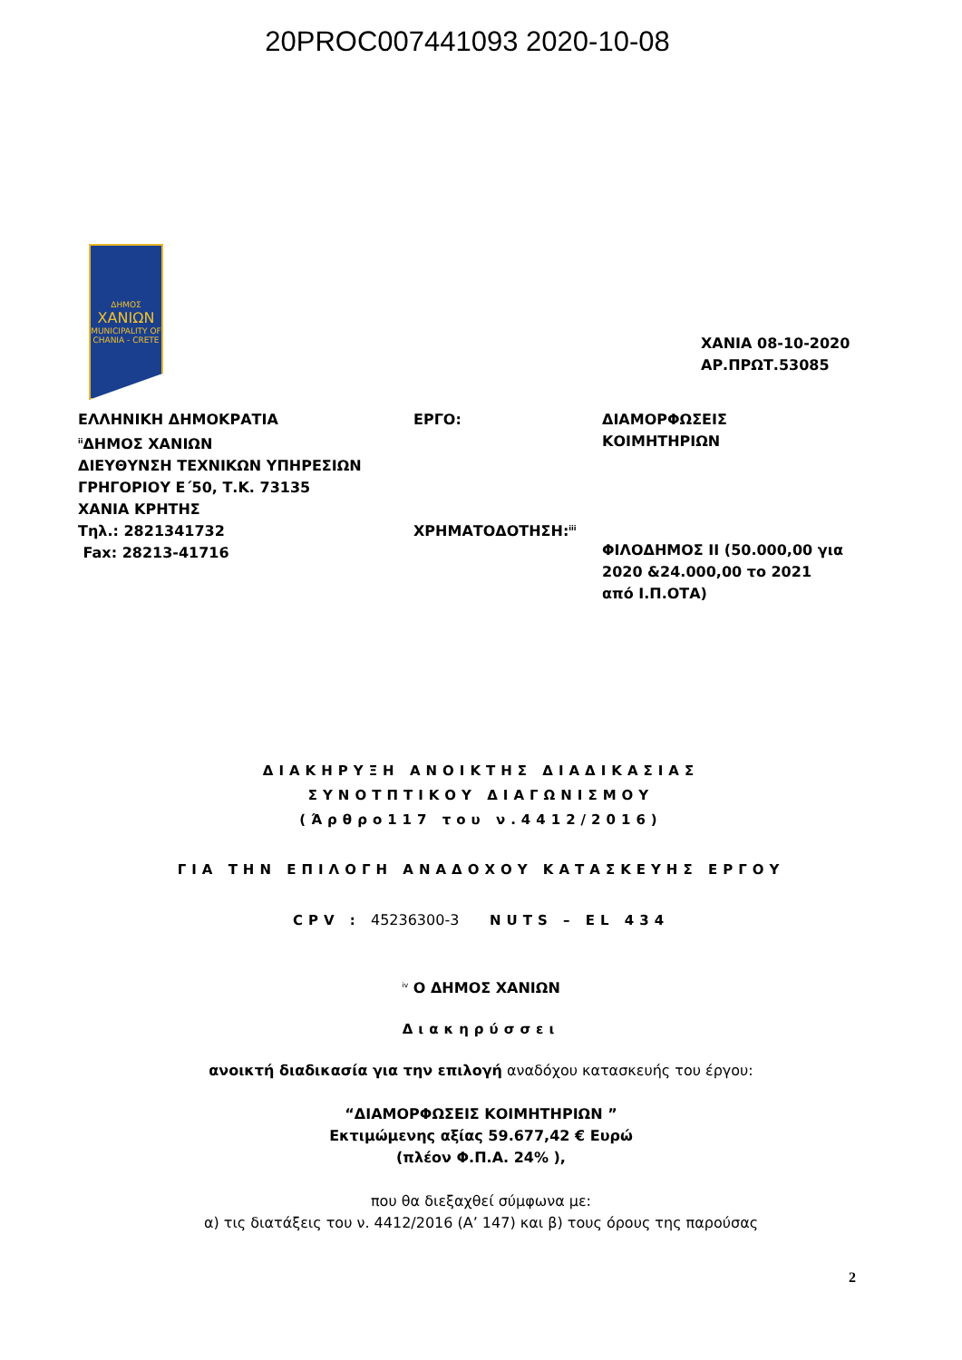20PROC007441093 2020-10-08
ΔΗΜΟΣ
ΧΑΝΙΩΝ
MUNICIPALITY OF CHANIA - CRETE
ΧΑΝΙΑ 08-10-2020
ΑΡ.ΠΡΩΤ.53085
ΕΛΛΗΝΙΚΗ ΔΗΜΟΚΡΑΤΙΑ
<sup>ii</sup>ΔΗΜΟΣ ΧΑΝΙΩΝ
ΔΙΕΥΘΥΝΣΗ ΤΕΧΝΙΚΩΝ ΥΠΗΡΕΣΙΩΝ
ΓΡΗΓΟΡΙΟΥ Ε΄50, Τ.Κ. 73135
ΧΑΝΙΑ ΚΡΗΤΗΣ
Τηλ.: 2821341732
Fax: 28213-41716
ΕΡΓΟ:
ΧΡΗΜΑΤΟΔΟΤΗΣΗ:<sup>iii</sup>
ΔΙΑΜΟΡΦΩΣΕΙΣ ΚΟΙΜΗΤΗΡΙΩΝ
ΦΙΛΟΔΗΜΟΣ ΙΙ (50.000,00 για 2020 &24.000,00 το 2021 από Ι.Π.ΟΤΑ)
ΔΙΑΚΗΡΥΞΗ ΑΝΟΙΚΤΗΣ ΔΙΑΔΙΚΑΣΙΑΣ
ΣΥΝΟΤΠΤΙΚΟΥ ΔΙΑΓΩΝΙΣΜΟΥ
(Άρθρο117 του ν.4412/2016)
ΓΙΑ ΤΗΝ ΕΠΙΛΟΓΗ ΑΝΑΔΟΧΟΥ ΚΑΤΑΣΚΕΥΗΣ ΕΡΓΟΥ
CPV : 45236300-3 NUTS – EL 434
<sup>iv</sup> Ο ΔΗΜΟΣ ΧΑΝΙΩΝ
Διακηρύσσει
ανοικτή διαδικασία για την επιλογή αναδόχου κατασκευής του έργου:
“ΔΙΑΜΟΡΦΩΣΕΙΣ ΚΟΙΜΗΤΗΡΙΩΝ ”
Εκτιμώμενης αξίας 59.677,42 € Ευρώ
(πλέον Φ.Π.Α. 24% ),
που θα διεξαχθεί σύμφωνα με:
α) τις διατάξεις του ν. 4412/2016 (Α’ 147) και β) τους όρους της παρούσας
2